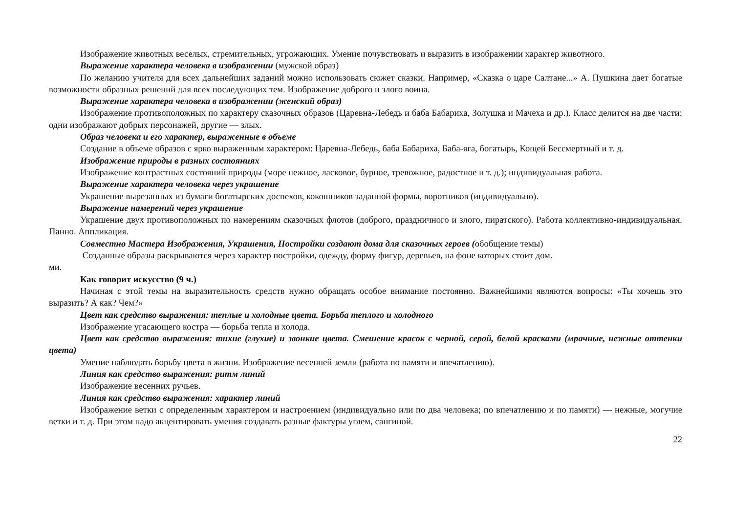Изображение животных веселых, стремительных, угрожающих. Умение почувствовать и выразить в изображении характер животного.
Выражение характера человека в изображении (мужской образ)
По желанию учителя для всех дальнейших заданий можно использовать сюжет сказки. Например, «Сказка о царе Салтане...» А. Пушкина дает богатые возможности образных решений для всех последующих тем. Изображение доброго и злого воина.
Выражение характера человека в изображении (женский образ)
Изображение противоположных по характеру сказочных образов (Царевна-Лебедь и баба Бабариха, Золушка и Мачеха и др.). Класс делится на две части: одни изображают добрых персонажей, другие — злых.
Образ человека и его характер, выраженные в объеме
Создание в объеме образов с ярко выраженным характером: Царевна-Лебедь, баба Бабариха, Баба-яга, богатырь, Кощей Бессмертный и т. д.
Изображение природы в разных состояниях
Изображение контрастных состояний природы (море нежное, ласковое, бурное, тревожное, радостное и т. д.); индивидуальная работа.
Выражение характера человека через украшение
Украшение вырезанных из бумаги богатырских доспехов, кокошников заданной формы, воротников (индивидуально).
Выражение намерений через украшение
Украшение двух противоположных по намерениям сказочных флотов (доброго, праздничного и злого, пиратского). Работа коллективно-индивидуальная. Панно. Аппликация.
Совместно Мастера Изображения, Украшения, Постройки создают дома для сказочных героев (обобщение темы)
Созданные образы раскрываются через характер постройки, одежду, форму фигур, деревьев, на фоне которых стоит дом.
ми.
Как говорит искусство (9 ч.)
Начиная с этой темы на выразительность средств нужно обращать особое внимание постоянно. Важнейшими являются вопросы: «Ты хочешь это выразить? А как? Чем?»
Цвет как средство выражения: теплые и холодные цвета. Борьба теплого и холодного
Изображение угасающего костра — борьба тепла и холода.
Цвет как средство выражения: тихие (глухие) и звонкие цвета. Смешение красок с черной, серой, белой красками (мрачные, нежные оттенки цвета)
Умение наблюдать борьбу цвета в жизни. Изображение весенней земли (работа по памяти и впечатлению).
Линия как средство выражения: ритм линий
Изображение весенних ручьев.
Линия как средство выражения: характер линий
Изображение ветки с определенным характером и настроением (индивидуально или по два человека; по впечатлению и по памяти) — нежные, могучие ветки и т. д. При этом надо акцентировать умения создавать разные фактуры углем, сангиной.
22